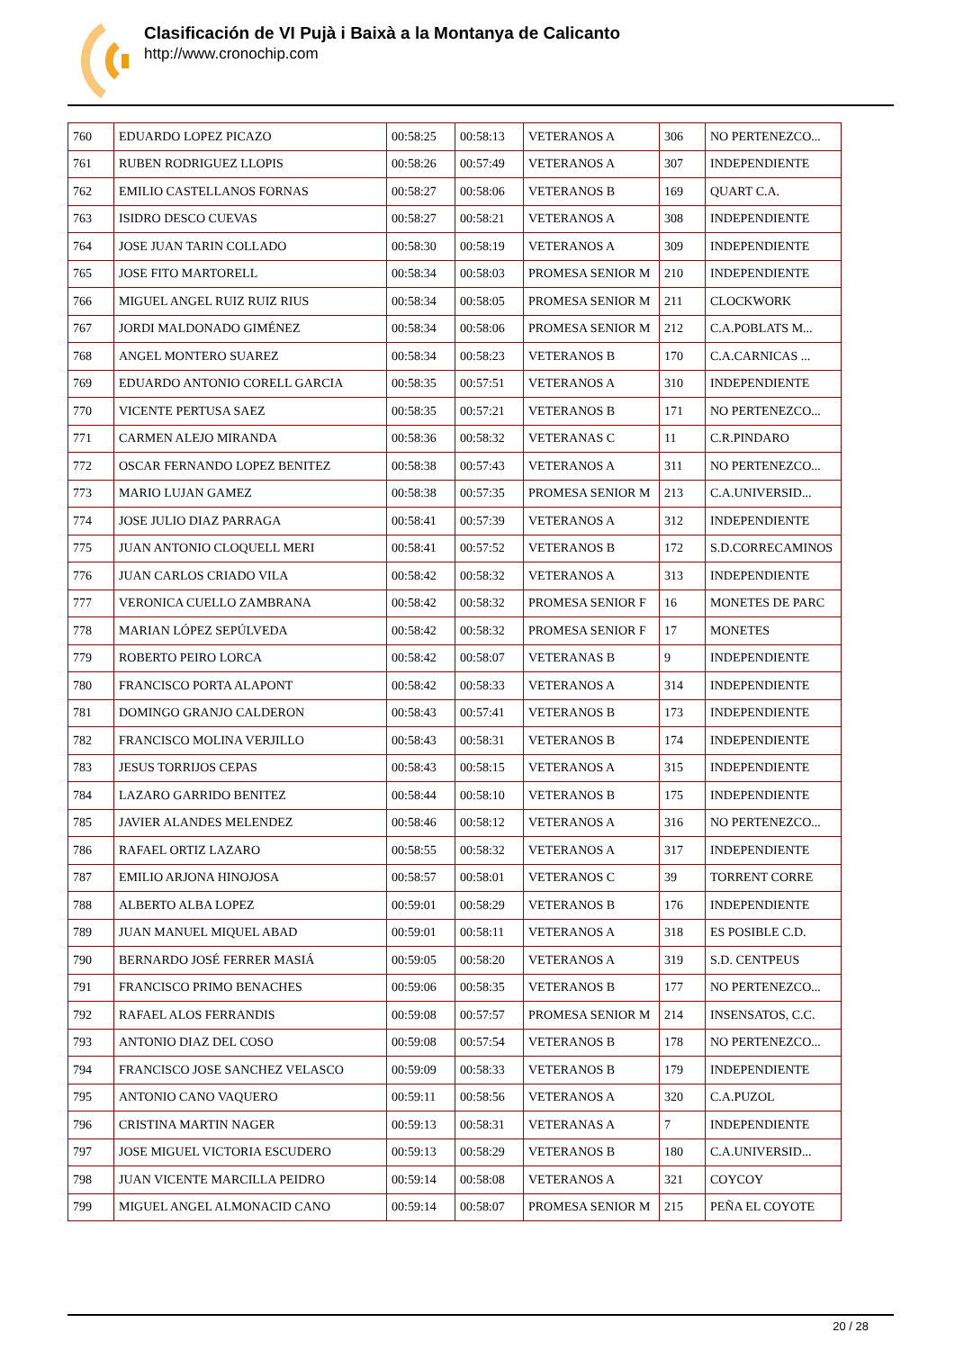Clasificación de VI Pujà i Baixà a la Montanya de Calicanto
http://www.cronochip.com
| 760 | EDUARDO LOPEZ PICAZO | 00:58:25 | 00:58:13 | VETERANOS A | 306 | NO PERTENEZCO... |
| 761 | RUBEN RODRIGUEZ LLOPIS | 00:58:26 | 00:57:49 | VETERANOS A | 307 | INDEPENDIENTE |
| 762 | EMILIO CASTELLANOS FORNAS | 00:58:27 | 00:58:06 | VETERANOS B | 169 | QUART C.A. |
| 763 | ISIDRO DESCO CUEVAS | 00:58:27 | 00:58:21 | VETERANOS A | 308 | INDEPENDIENTE |
| 764 | JOSE JUAN TARIN COLLADO | 00:58:30 | 00:58:19 | VETERANOS A | 309 | INDEPENDIENTE |
| 765 | JOSE FITO MARTORELL | 00:58:34 | 00:58:03 | PROMESA SENIOR M | 210 | INDEPENDIENTE |
| 766 | MIGUEL ANGEL RUIZ RUIZ RIUS | 00:58:34 | 00:58:05 | PROMESA SENIOR M | 211 | CLOCKWORK |
| 767 | JORDI MALDONADO GIMÉNEZ | 00:58:34 | 00:58:06 | PROMESA SENIOR M | 212 | C.A.POBLATS M... |
| 768 | ANGEL MONTERO SUAREZ | 00:58:34 | 00:58:23 | VETERANOS B | 170 | C.A.CARNICAS ... |
| 769 | EDUARDO ANTONIO CORELL GARCIA | 00:58:35 | 00:57:51 | VETERANOS A | 310 | INDEPENDIENTE |
| 770 | VICENTE PERTUSA SAEZ | 00:58:35 | 00:57:21 | VETERANOS B | 171 | NO PERTENEZCO... |
| 771 | CARMEN ALEJO MIRANDA | 00:58:36 | 00:58:32 | VETERANAS C | 11 | C.R.PINDARO |
| 772 | OSCAR FERNANDO LOPEZ BENITEZ | 00:58:38 | 00:57:43 | VETERANOS A | 311 | NO PERTENEZCO... |
| 773 | MARIO LUJAN GAMEZ | 00:58:38 | 00:57:35 | PROMESA SENIOR M | 213 | C.A.UNIVERSID... |
| 774 | JOSE JULIO DIAZ PARRAGA | 00:58:41 | 00:57:39 | VETERANOS A | 312 | INDEPENDIENTE |
| 775 | JUAN ANTONIO CLOQUELL MERI | 00:58:41 | 00:57:52 | VETERANOS B | 172 | S.D.CORRECAMINOS |
| 776 | JUAN CARLOS CRIADO VILA | 00:58:42 | 00:58:32 | VETERANOS A | 313 | INDEPENDIENTE |
| 777 | VERONICA CUELLO ZAMBRANA | 00:58:42 | 00:58:32 | PROMESA SENIOR F | 16 | MONETES DE PARC |
| 778 | MARIAN LÓPEZ SEPÚLVEDA | 00:58:42 | 00:58:32 | PROMESA SENIOR F | 17 | MONETES |
| 779 | ROBERTO PEIRO LORCA | 00:58:42 | 00:58:07 | VETERANAS B | 9 | INDEPENDIENTE |
| 780 | FRANCISCO PORTA ALAPONT | 00:58:42 | 00:58:33 | VETERANOS A | 314 | INDEPENDIENTE |
| 781 | DOMINGO GRANJO CALDERON | 00:58:43 | 00:57:41 | VETERANOS B | 173 | INDEPENDIENTE |
| 782 | FRANCISCO MOLINA VERJILLO | 00:58:43 | 00:58:31 | VETERANOS B | 174 | INDEPENDIENTE |
| 783 | JESUS TORRIJOS CEPAS | 00:58:43 | 00:58:15 | VETERANOS A | 315 | INDEPENDIENTE |
| 784 | LAZARO GARRIDO BENITEZ | 00:58:44 | 00:58:10 | VETERANOS B | 175 | INDEPENDIENTE |
| 785 | JAVIER ALANDES MELENDEZ | 00:58:46 | 00:58:12 | VETERANOS A | 316 | NO PERTENEZCO... |
| 786 | RAFAEL ORTIZ LAZARO | 00:58:55 | 00:58:32 | VETERANOS A | 317 | INDEPENDIENTE |
| 787 | EMILIO ARJONA HINOJOSA | 00:58:57 | 00:58:01 | VETERANOS C | 39 | TORRENT CORRE |
| 788 | ALBERTO ALBA LOPEZ | 00:59:01 | 00:58:29 | VETERANOS B | 176 | INDEPENDIENTE |
| 789 | JUAN MANUEL MIQUEL ABAD | 00:59:01 | 00:58:11 | VETERANOS A | 318 | ES POSIBLE C.D. |
| 790 | BERNARDO JOSÉ FERRER MASIÁ | 00:59:05 | 00:58:20 | VETERANOS A | 319 | S.D. CENTPEUS |
| 791 | FRANCISCO PRIMO BENACHES | 00:59:06 | 00:58:35 | VETERANOS B | 177 | NO PERTENEZCO... |
| 792 | RAFAEL ALOS FERRANDIS | 00:59:08 | 00:57:57 | PROMESA SENIOR M | 214 | INSENSATOS, C.C. |
| 793 | ANTONIO DIAZ DEL COSO | 00:59:08 | 00:57:54 | VETERANOS B | 178 | NO PERTENEZCO... |
| 794 | FRANCISCO JOSE SANCHEZ VELASCO | 00:59:09 | 00:58:33 | VETERANOS B | 179 | INDEPENDIENTE |
| 795 | ANTONIO CANO VAQUERO | 00:59:11 | 00:58:56 | VETERANOS A | 320 | C.A.PUZOL |
| 796 | CRISTINA MARTIN NAGER | 00:59:13 | 00:58:31 | VETERANAS A | 7 | INDEPENDIENTE |
| 797 | JOSE MIGUEL VICTORIA ESCUDERO | 00:59:13 | 00:58:29 | VETERANOS B | 180 | C.A.UNIVERSID... |
| 798 | JUAN VICENTE MARCILLA PEIDRO | 00:59:14 | 00:58:08 | VETERANOS A | 321 | COYCOY |
| 799 | MIGUEL ANGEL ALMONACID CANO | 00:59:14 | 00:58:07 | PROMESA SENIOR M | 215 | PEÑA EL COYOTE |
20 / 28